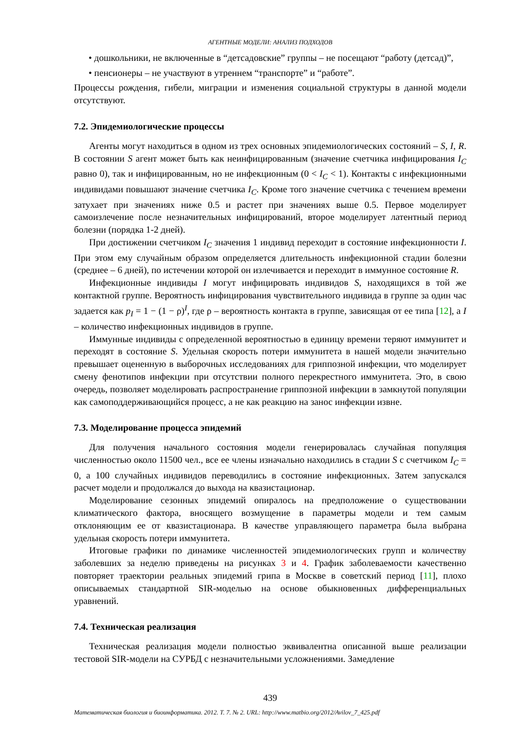АГЕНТНЫЕ МОДЕЛИ: АНАЛИЗ ПОДХОДОВ
• дошкольники, не включенные в “детсадовские” группы – не посещают “работу (детсад)”,
• пенсионеры – не участвуют в утреннем “транспорте” и “работе”.
Процессы рождения, гибели, миграции и изменения социальной структуры в данной модели отсутствуют.
7.2. Эпидемиологические процессы
Агенты могут находиться в одном из трех основных эпидемиологических состояний – S, I, R. В состоянии S агент может быть как неинфицированным (значение счетчика инфицирования I<sub>C</sub> равно 0), так и инфицированным, но не инфекционным (0 < I<sub>C</sub> < 1). Контакты с инфекционными индивидами повышают значение счетчика I<sub>C</sub>. Кроме того значение счетчика с течением времени затухает при значениях ниже 0.5 и растет при значениях выше 0.5. Первое моделирует самоизлечение после незначительных инфицирований, второе моделирует латентный период болезни (порядка 1-2 дней).
При достижении счетчиком I<sub>C</sub> значения 1 индивид переходит в состояние инфекционности I. При этом ему случайным образом определяется длительность инфекционной стадии болезни (среднее – 6 дней), по истечении которой он излечивается и переходит в иммунное состояние R.
Инфекционные индивиды I могут инфицировать индивидов S, находящихся в той же контактной группе. Вероятность инфицирования чувствительного индивида в группе за один час задается как p<sub>I</sub> = 1 − (1 − ρ)<sup>I</sup>, где ρ – вероятность контакта в группе, зависящая от ее типа [12], а I – количество инфекционных индивидов в группе.
Иммунные индивиды с определенной вероятностью в единицу времени теряют иммунитет и переходят в состояние S. Удельная скорость потери иммунитета в нашей модели значительно превышает оцененную в выборочных исследованиях для гриппозной инфекции, что моделирует смену фенотипов инфекции при отсутствии полного перекрестного иммунитета. Это, в свою очередь, позволяет моделировать распространение гриппозной инфекции в замкнутой популяции как самоподдерживающийся процесс, а не как реакцию на занос инфекции извне.
7.3. Моделирование процесса эпидемий
Для получения начального состояния модели генерировалась случайная популяция численностью около 11500 чел., все ее члены изначально находились в стадии S с счетчиком I<sub>C</sub> = 0, а 100 случайных индивидов переводились в состояние инфекционных. Затем запускался расчет модели и продолжался до выхода на квазистационар.
Моделирование сезонных эпидемий опиралось на предположение о существовании климатического фактора, вносящего возмущение в параметры модели и тем самым отклоняющим ее от квазистационара. В качестве управляющего параметра была выбрана удельная скорость потери иммунитета.
Итоговые графики по динамике численностей эпидемиологических групп и количеству заболевших за неделю приведены на рисунках 3 и 4. График заболеваемости качественно повторяет траектории реальных эпидемий грипа в Москве в советский период [11], плохо описываемых стандартной SIR-моделью на основе обыкновенных дифференциальных уравнений.
7.4. Техническая реализация
Техническая реализация модели полностью эквивалентна описанной выше реализации тестовой SIR-модели на СУРБД с незначительными усложнениями. Замедление
439
Математическая биология и биоинформатика. 2012. Т. 7. № 2. URL: http://www.matbio.org/2012/Avilov_7_425.pdf